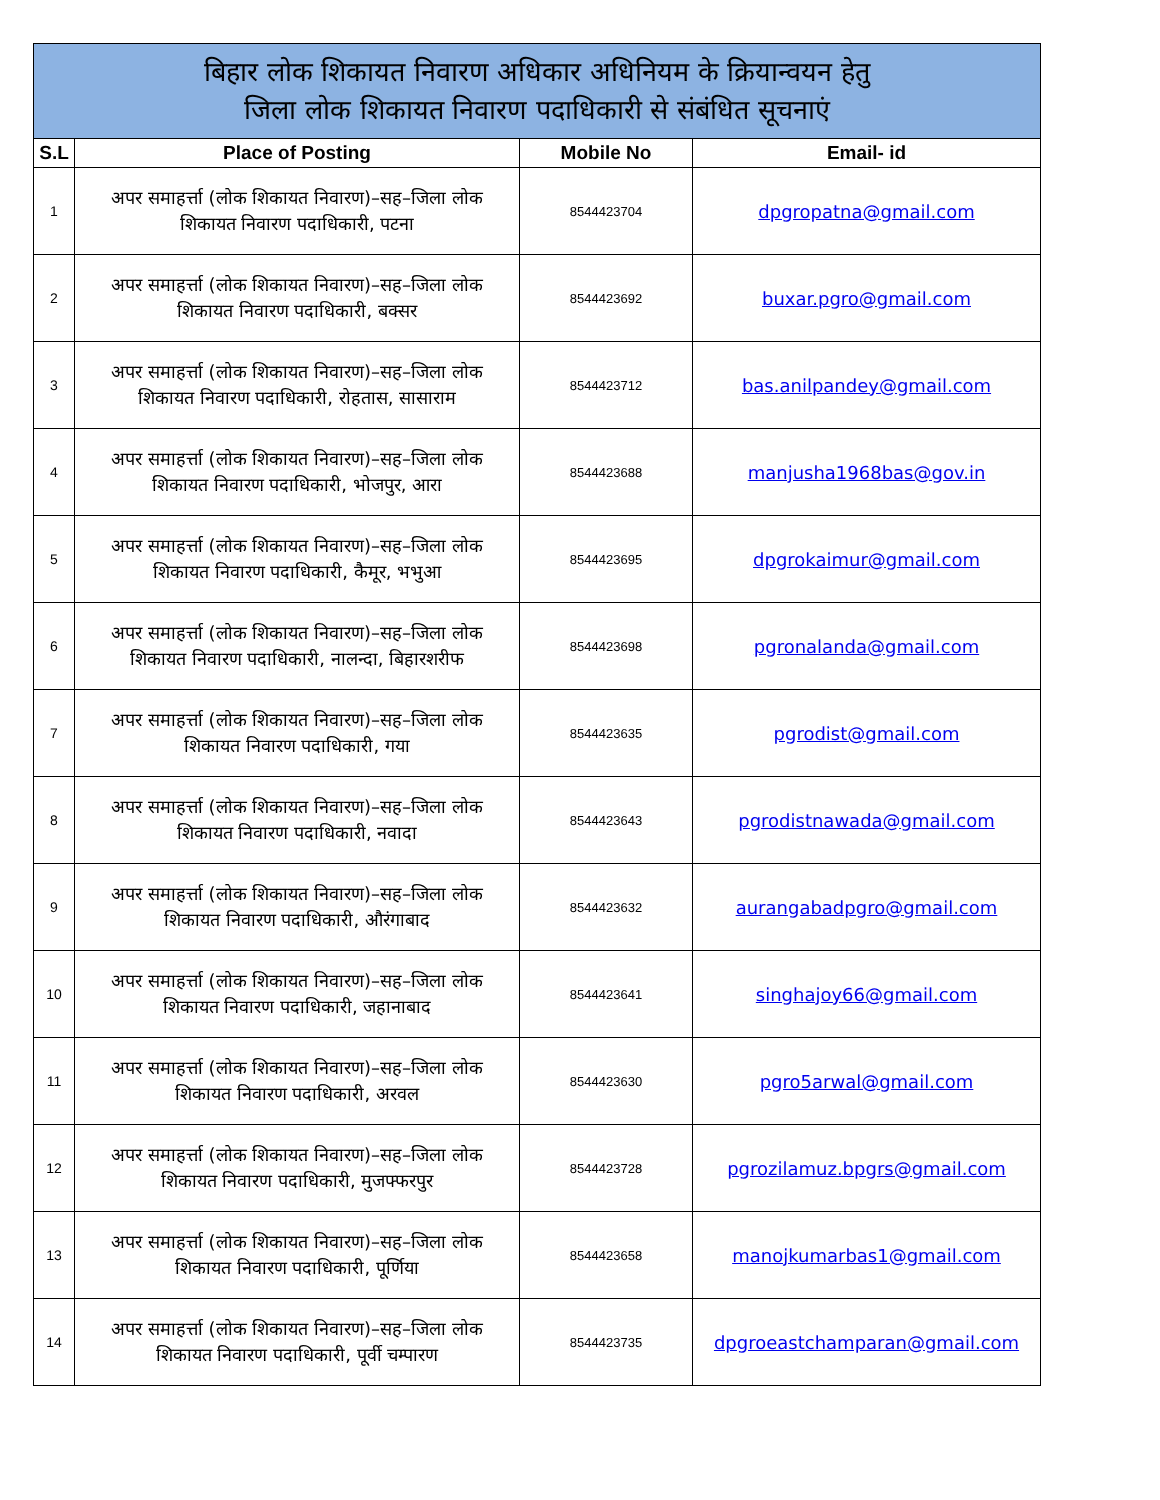| बिहार लोक शिकायत निवारण अधिकार अधिनियम के क्रियान्वयन हेतु जिला लोक शिकायत निवारण पदाधिकारी से संबंधित सूचनाएं | | | |
| --- | --- | --- | --- |
| S.L | Place of Posting | Mobile No | Email- id |
| 1 | अपर समाहर्त्ता (लोक शिकायत निवारण)–सह–जिला लोक शिकायत निवारण पदाधिकारी, पटना | 8544423704 | dpgropatna@gmail.com |
| 2 | अपर समाहर्त्ता (लोक शिकायत निवारण)–सह–जिला लोक शिकायत निवारण पदाधिकारी, बक्सर | 8544423692 | buxar.pgro@gmail.com |
| 3 | अपर समाहर्त्ता (लोक शिकायत निवारण)–सह–जिला लोक शिकायत निवारण पदाधिकारी, रोहतास, सासाराम | 8544423712 | bas.anilpandey@gmail.com |
| 4 | अपर समाहर्त्ता (लोक शिकायत निवारण)–सह–जिला लोक शिकायत निवारण पदाधिकारी, भोजपुर, आरा | 8544423688 | manjusha1968bas@gov.in |
| 5 | अपर समाहर्त्ता (लोक शिकायत निवारण)–सह–जिला लोक शिकायत निवारण पदाधिकारी, कैमूर, भभुआ | 8544423695 | dpgrokaimur@gmail.com |
| 6 | अपर समाहर्त्ता (लोक शिकायत निवारण)–सह–जिला लोक शिकायत निवारण पदाधिकारी, नालन्दा, बिहारशरीफ | 8544423698 | pgronalanda@gmail.com |
| 7 | अपर समाहर्त्ता (लोक शिकायत निवारण)–सह–जिला लोक शिकायत निवारण पदाधिकारी, गया | 8544423635 | pgrodist@gmail.com |
| 8 | अपर समाहर्त्ता (लोक शिकायत निवारण)–सह–जिला लोक शिकायत निवारण पदाधिकारी, नवादा | 8544423643 | pgrodistnawada@gmail.com |
| 9 | अपर समाहर्त्ता (लोक शिकायत निवारण)–सह–जिला लोक शिकायत निवारण पदाधिकारी, औरंगाबाद | 8544423632 | aurangabadpgro@gmail.com |
| 10 | अपर समाहर्त्ता (लोक शिकायत निवारण)–सह–जिला लोक शिकायत निवारण पदाधिकारी, जहानाबाद | 8544423641 | singhajoy66@gmail.com |
| 11 | अपर समाहर्त्ता (लोक शिकायत निवारण)–सह–जिला लोक शिकायत निवारण पदाधिकारी, अरवल | 8544423630 | pgro5arwal@gmail.com |
| 12 | अपर समाहर्त्ता (लोक शिकायत निवारण)–सह–जिला लोक शिकायत निवारण पदाधिकारी, मुजफ्फरपुर | 8544423728 | pgrozilamuz.bpgrs@gmail.com |
| 13 | अपर समाहर्त्ता (लोक शिकायत निवारण)–सह–जिला लोक शिकायत निवारण पदाधिकारी, पूर्णिया | 8544423658 | manojkumarbas1@gmail.com |
| 14 | अपर समाहर्त्ता (लोक शिकायत निवारण)–सह–जिला लोक शिकायत निवारण पदाधिकारी, पूर्वी चम्पारण | 8544423735 | dpgroeastchamparan@gmail.com |